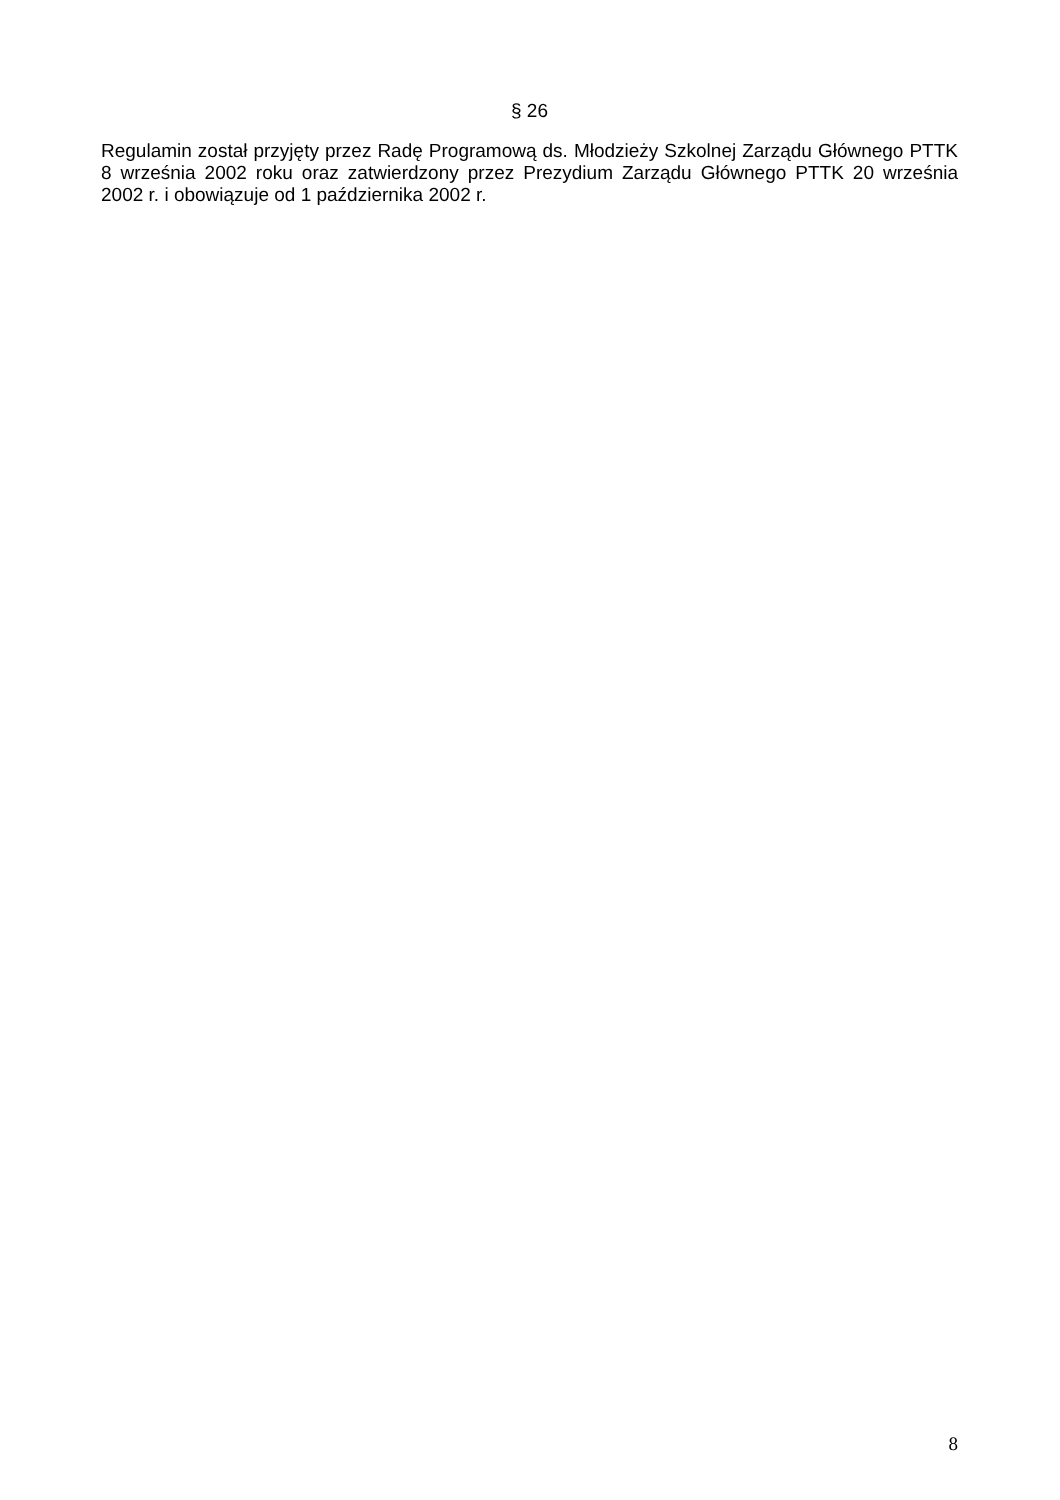§ 26
Regulamin został przyjęty przez Radę Programową ds. Młodzieży Szkolnej Zarządu Głównego PTTK 8 września 2002 roku oraz zatwierdzony przez Prezydium Zarządu Głównego PTTK 20 września 2002 r. i obowiązuje od 1 października 2002 r.
8